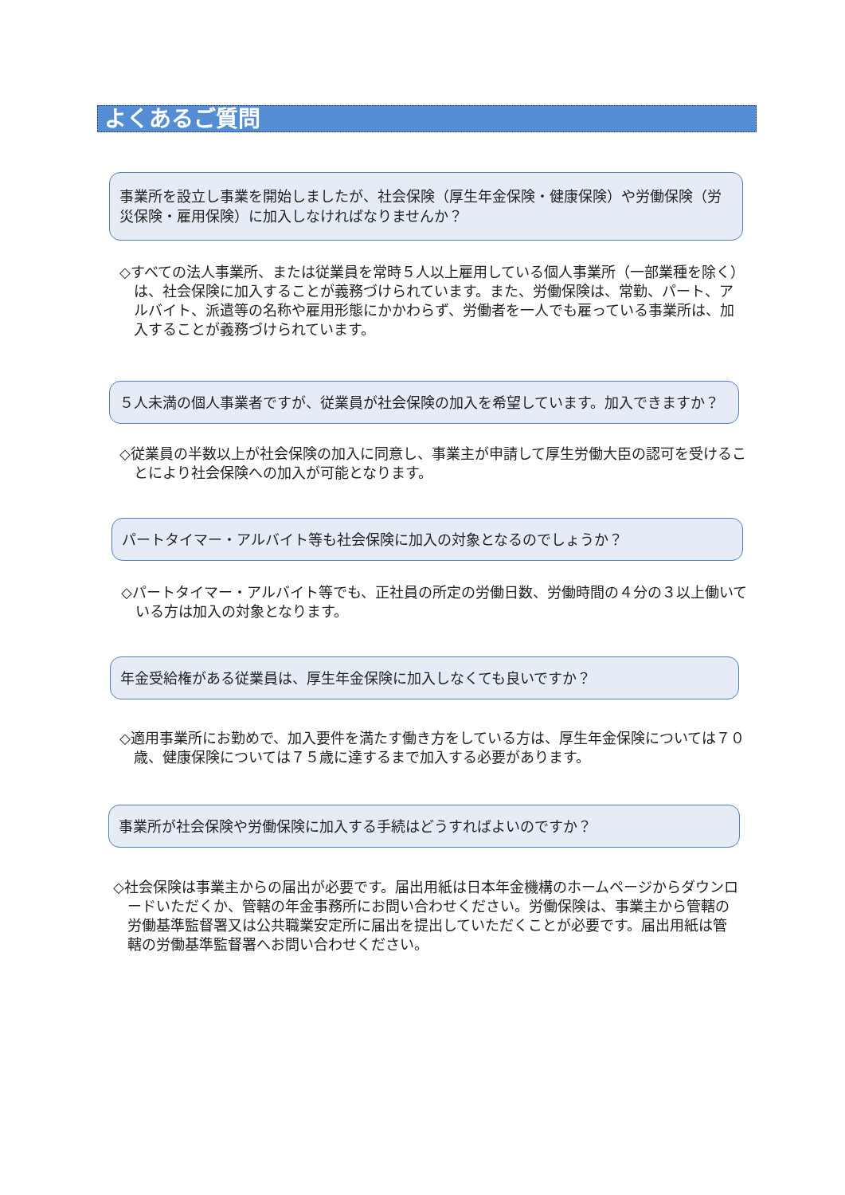よくあるご質問
事業所を設立し事業を開始しましたが、社会保険（厚生年金保険・健康保険）や労働保険（労災保険・雇用保険）に加入しなければなりませんか？
◇すべての法人事業所、または従業員を常時５人以上雇用している個人事業所（一部業種を除く）は、社会保険に加入することが義務づけられています。また、労働保険は、常勤、パート、アルバイト、派遣等の名称や雇用形態にかかわらず、労働者を一人でも雇っている事業所は、加入することが義務づけられています。
５人未満の個人事業者ですが、従業員が社会保険の加入を希望しています。加入できますか？
◇従業員の半数以上が社会保険の加入に同意し、事業主が申請して厚生労働大臣の認可を受けることにより社会保険への加入が可能となります。
パートタイマー・アルバイト等も社会保険に加入の対象となるのでしょうか？
◇パートタイマー・アルバイト等でも、正社員の所定の労働日数、労働時間の４分の３以上働いている方は加入の対象となります。
年金受給権がある従業員は、厚生年金保険に加入しなくても良いですか？
◇適用事業所にお勤めで、加入要件を満たす働き方をしている方は、厚生年金保険については７０歳、健康保険については７５歳に達するまで加入する必要があります。
事業所が社会保険や労働保険に加入する手続はどうすればよいのですか？
◇社会保険は事業主からの届出が必要です。届出用紙は日本年金機構のホームページからダウンロードいただくか、管轄の年金事務所にお問い合わせください。労働保険は、事業主から管轄の労働基準監督署又は公共職業安定所に届出を提出していただくことが必要です。届出用紙は管轄の労働基準監督署へお問い合わせください。